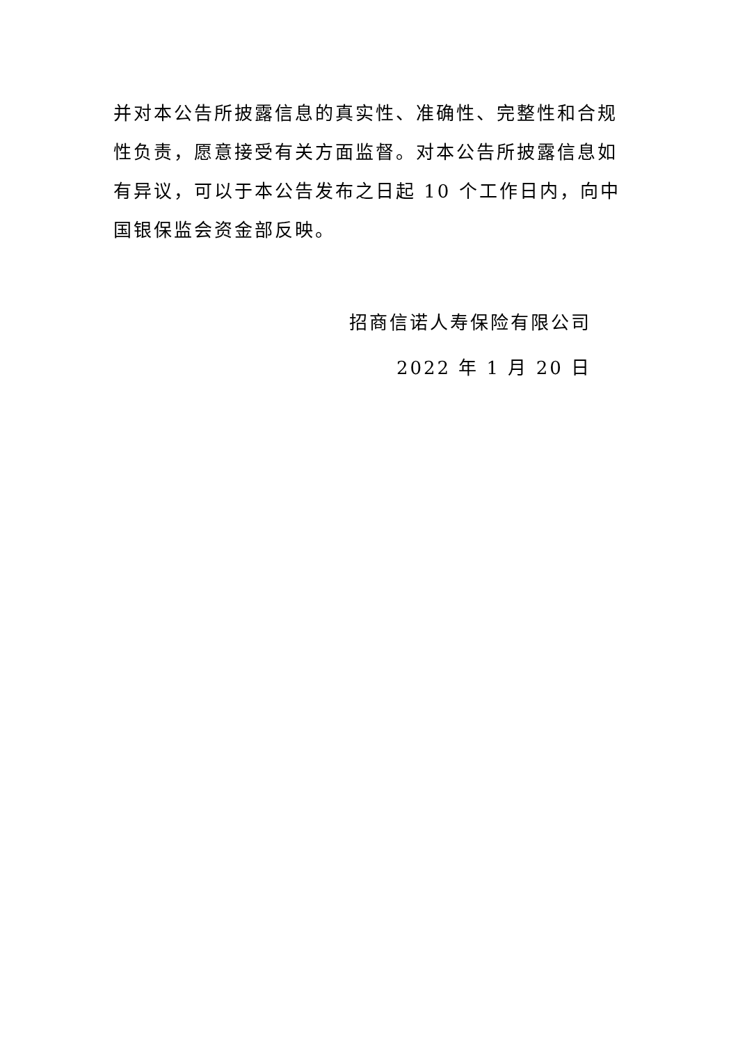并对本公告所披露信息的真实性、准确性、完整性和合规性负责，愿意接受有关方面监督。对本公告所披露信息如有异议，可以于本公告发布之日起 10 个工作日内，向中国银保监会资金部反映。
招商信诺人寿保险有限公司
2022 年 1 月 20 日